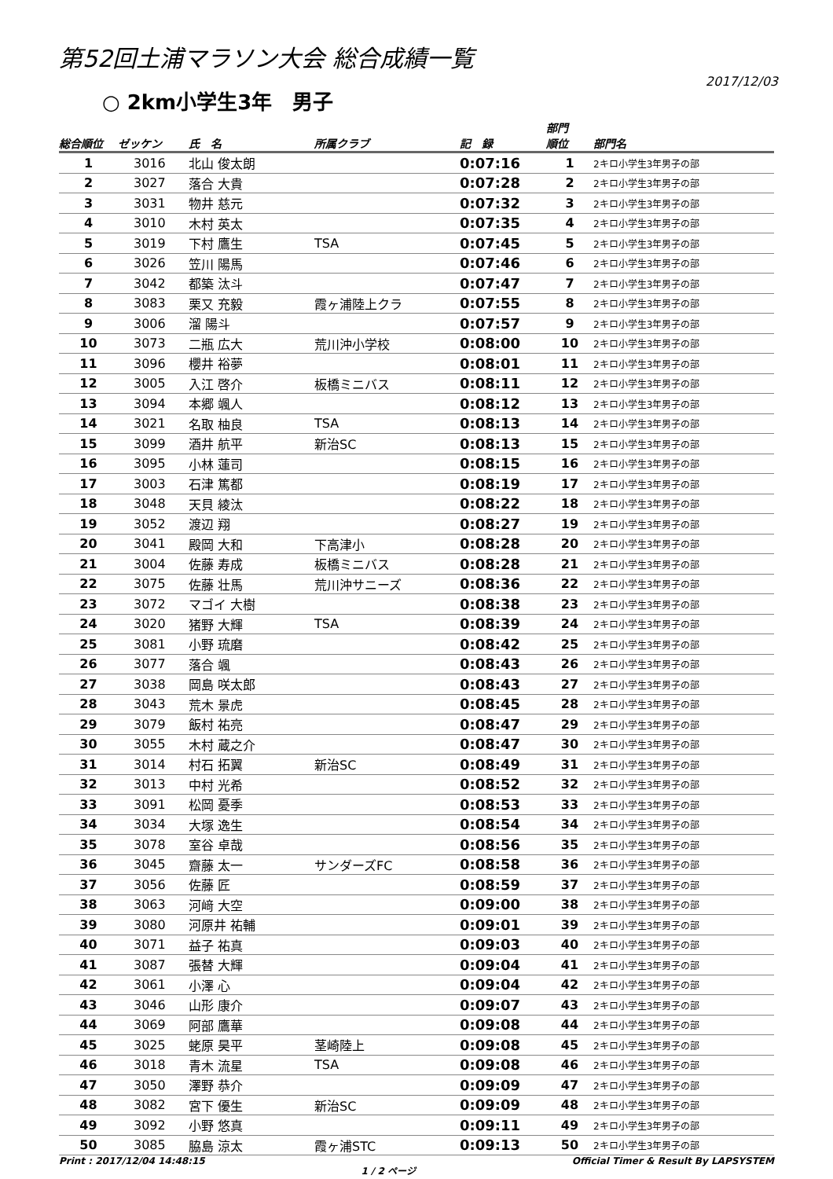第52回土浦マラソン大会 総合成績一覧
2017/12/03
○ 2km小学生3年　男子
| 総合順位 | ゼッケン | 氏 名 | 所属クラブ | 記 録 | 部門 順位 | 部門名 |
| --- | --- | --- | --- | --- | --- | --- |
| 1 | 3016 | 北山 俊太朗 | | 0:07:16 | 1 | 2キロ小学生3年男子の部 |
| 2 | 3027 | 落合 大貴 | | 0:07:28 | 2 | 2キロ小学生3年男子の部 |
| 3 | 3031 | 物井 慈元 | | 0:07:32 | 3 | 2キロ小学生3年男子の部 |
| 4 | 3010 | 木村 英太 | | 0:07:35 | 4 | 2キロ小学生3年男子の部 |
| 5 | 3019 | 下村 鷹生 | TSA | 0:07:45 | 5 | 2キロ小学生3年男子の部 |
| 6 | 3026 | 笠川 陽馬 | | 0:07:46 | 6 | 2キロ小学生3年男子の部 |
| 7 | 3042 | 都築 汰斗 | | 0:07:47 | 7 | 2キロ小学生3年男子の部 |
| 8 | 3083 | 栗又 充毅 | 霞ヶ浦陸上クラ | 0:07:55 | 8 | 2キロ小学生3年男子の部 |
| 9 | 3006 | 溜 陽斗 | | 0:07:57 | 9 | 2キロ小学生3年男子の部 |
| 10 | 3073 | 二瓶 広大 | 荒川沖小学校 | 0:08:00 | 10 | 2キロ小学生3年男子の部 |
| 11 | 3096 | 櫻井 裕夢 | | 0:08:01 | 11 | 2キロ小学生3年男子の部 |
| 12 | 3005 | 入江 啓介 | 板橋ミニバス | 0:08:11 | 12 | 2キロ小学生3年男子の部 |
| 13 | 3094 | 本郷 颯人 | | 0:08:12 | 13 | 2キロ小学生3年男子の部 |
| 14 | 3021 | 名取 柚良 | TSA | 0:08:13 | 14 | 2キロ小学生3年男子の部 |
| 15 | 3099 | 酒井 航平 | 新治SC | 0:08:13 | 15 | 2キロ小学生3年男子の部 |
| 16 | 3095 | 小林 蓮司 | | 0:08:15 | 16 | 2キロ小学生3年男子の部 |
| 17 | 3003 | 石津 篤都 | | 0:08:19 | 17 | 2キロ小学生3年男子の部 |
| 18 | 3048 | 天貝 綾汰 | | 0:08:22 | 18 | 2キロ小学生3年男子の部 |
| 19 | 3052 | 渡辺 翔 | | 0:08:27 | 19 | 2キロ小学生3年男子の部 |
| 20 | 3041 | 殿岡 大和 | 下高津小 | 0:08:28 | 20 | 2キロ小学生3年男子の部 |
| 21 | 3004 | 佐藤 寿成 | 板橋ミニバス | 0:08:28 | 21 | 2キロ小学生3年男子の部 |
| 22 | 3075 | 佐藤 壮馬 | 荒川沖サニーズ | 0:08:36 | 22 | 2キロ小学生3年男子の部 |
| 23 | 3072 | マゴイ 大樹 | | 0:08:38 | 23 | 2キロ小学生3年男子の部 |
| 24 | 3020 | 猪野 大輝 | TSA | 0:08:39 | 24 | 2キロ小学生3年男子の部 |
| 25 | 3081 | 小野 琉磨 | | 0:08:42 | 25 | 2キロ小学生3年男子の部 |
| 26 | 3077 | 落合 颯 | | 0:08:43 | 26 | 2キロ小学生3年男子の部 |
| 27 | 3038 | 岡島 咲太郎 | | 0:08:43 | 27 | 2キロ小学生3年男子の部 |
| 28 | 3043 | 荒木 景虎 | | 0:08:45 | 28 | 2キロ小学生3年男子の部 |
| 29 | 3079 | 飯村 祐亮 | | 0:08:47 | 29 | 2キロ小学生3年男子の部 |
| 30 | 3055 | 木村 蔵之介 | | 0:08:47 | 30 | 2キロ小学生3年男子の部 |
| 31 | 3014 | 村石 拓翼 | 新治SC | 0:08:49 | 31 | 2キロ小学生3年男子の部 |
| 32 | 3013 | 中村 光希 | | 0:08:52 | 32 | 2キロ小学生3年男子の部 |
| 33 | 3091 | 松岡 憂季 | | 0:08:53 | 33 | 2キロ小学生3年男子の部 |
| 34 | 3034 | 大塚 逸生 | | 0:08:54 | 34 | 2キロ小学生3年男子の部 |
| 35 | 3078 | 室谷 卓哉 | | 0:08:56 | 35 | 2キロ小学生3年男子の部 |
| 36 | 3045 | 齋藤 太一 | サンダーズFC | 0:08:58 | 36 | 2キロ小学生3年男子の部 |
| 37 | 3056 | 佐藤 匠 | | 0:08:59 | 37 | 2キロ小学生3年男子の部 |
| 38 | 3063 | 河﨑 大空 | | 0:09:00 | 38 | 2キロ小学生3年男子の部 |
| 39 | 3080 | 河原井 祐輔 | | 0:09:01 | 39 | 2キロ小学生3年男子の部 |
| 40 | 3071 | 益子 祐真 | | 0:09:03 | 40 | 2キロ小学生3年男子の部 |
| 41 | 3087 | 張替 大輝 | | 0:09:04 | 41 | 2キロ小学生3年男子の部 |
| 42 | 3061 | 小澤 心 | | 0:09:04 | 42 | 2キロ小学生3年男子の部 |
| 43 | 3046 | 山形 康介 | | 0:09:07 | 43 | 2キロ小学生3年男子の部 |
| 44 | 3069 | 阿部 鷹華 | | 0:09:08 | 44 | 2キロ小学生3年男子の部 |
| 45 | 3025 | 蛯原 昊平 | 茎崎陸上 | 0:09:08 | 45 | 2キロ小学生3年男子の部 |
| 46 | 3018 | 青木 流星 | TSA | 0:09:08 | 46 | 2キロ小学生3年男子の部 |
| 47 | 3050 | 澤野 恭介 | | 0:09:09 | 47 | 2キロ小学生3年男子の部 |
| 48 | 3082 | 宮下 優生 | 新治SC | 0:09:09 | 48 | 2キロ小学生3年男子の部 |
| 49 | 3092 | 小野 悠真 | | 0:09:11 | 49 | 2キロ小学生3年男子の部 |
| 50 | 3085 | 脇島 涼太 | 霞ヶ浦STC | 0:09:13 | 50 | 2キロ小学生3年男子の部 |
Print : 2017/12/04 14:48:15 1 / 2 ページ Official Timer & Result By LAPSYSTEM